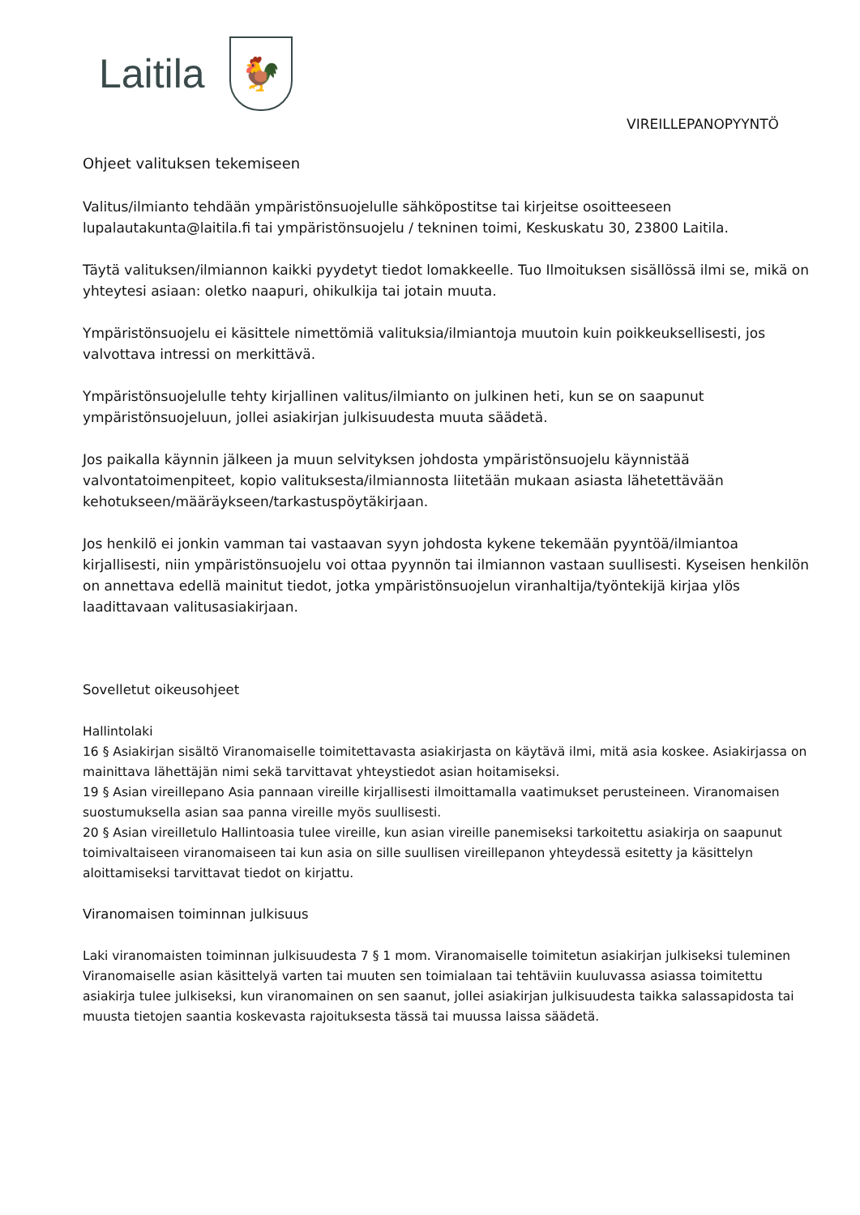Laitila
🐓
VIREILLEPANOPYYNTÖ
Ohjeet valituksen tekemiseen
Valitus/ilmianto tehdään ympäristönsuojelulle sähköpostitse tai kirjeitse osoitteeseen lupalautakunta@laitila.fi tai ympäristönsuojelu / tekninen toimi, Keskuskatu 30, 23800 Laitila.
Täytä valituksen/ilmiannon kaikki pyydetyt tiedot lomakkeelle. Tuo Ilmoituksen sisällössä ilmi se, mikä on yhteytesi asiaan: oletko naapuri, ohikulkija tai jotain muuta.
Ympäristönsuojelu ei käsittele nimettömiä valituksia/ilmiantoja muutoin kuin poikkeuksellisesti, jos valvottava intressi on merkittävä.
Ympäristönsuojelulle tehty kirjallinen valitus/ilmianto on julkinen heti, kun se on saapunut ympäristönsuojeluun, jollei asiakirjan julkisuudesta muuta säädetä.
Jos paikalla käynnin jälkeen ja muun selvityksen johdosta ympäristönsuojelu käynnistää valvontatoimenpiteet, kopio valituksesta/ilmiannosta liitetään mukaan asiasta lähetettävään kehotukseen/määräykseen/tarkastuspöytäkirjaan.
Jos henkilö ei jonkin vamman tai vastaavan syyn johdosta kykene tekemään pyyntöä/ilmiantoa kirjallisesti, niin ympäristönsuojelu voi ottaa pyynnön tai ilmiannon vastaan suullisesti. Kyseisen henkilön on annettava edellä mainitut tiedot, jotka ympäristönsuojelun viranhaltija/työntekijä kirjaa ylös laadittavaan valitusasiakirjaan.
Sovelletut oikeusohjeet
Hallintolaki
16 § Asiakirjan sisältö Viranomaiselle toimitettavasta asiakirjasta on käytävä ilmi, mitä asia koskee. Asiakirjassa on mainittava lähettäjän nimi sekä tarvittavat yhteystiedot asian hoitamiseksi.
19 § Asian vireillepano Asia pannaan vireille kirjallisesti ilmoittamalla vaatimukset perusteineen. Viranomaisen suostumuksella asian saa panna vireille myös suullisesti.
20 § Asian vireilletulo Hallintoasia tulee vireille, kun asian vireille panemiseksi tarkoitettu asiakirja on saapunut toimivaltaiseen viranomaiseen tai kun asia on sille suullisen vireillepanon yhteydessä esitetty ja käsittelyn aloittamiseksi tarvittavat tiedot on kirjattu.
Viranomaisen toiminnan julkisuus
Laki viranomaisten toiminnan julkisuudesta 7 § 1 mom. Viranomaiselle toimitetun asiakirjan julkiseksi tuleminen Viranomaiselle asian käsittelyä varten tai muuten sen toimialaan tai tehtäviin kuuluvassa asiassa toimitettu asiakirja tulee julkiseksi, kun viranomainen on sen saanut, jollei asiakirjan julkisuudesta taikka salassapidosta tai muusta tietojen saantia koskevasta rajoituksesta tässä tai muussa laissa säädetä.